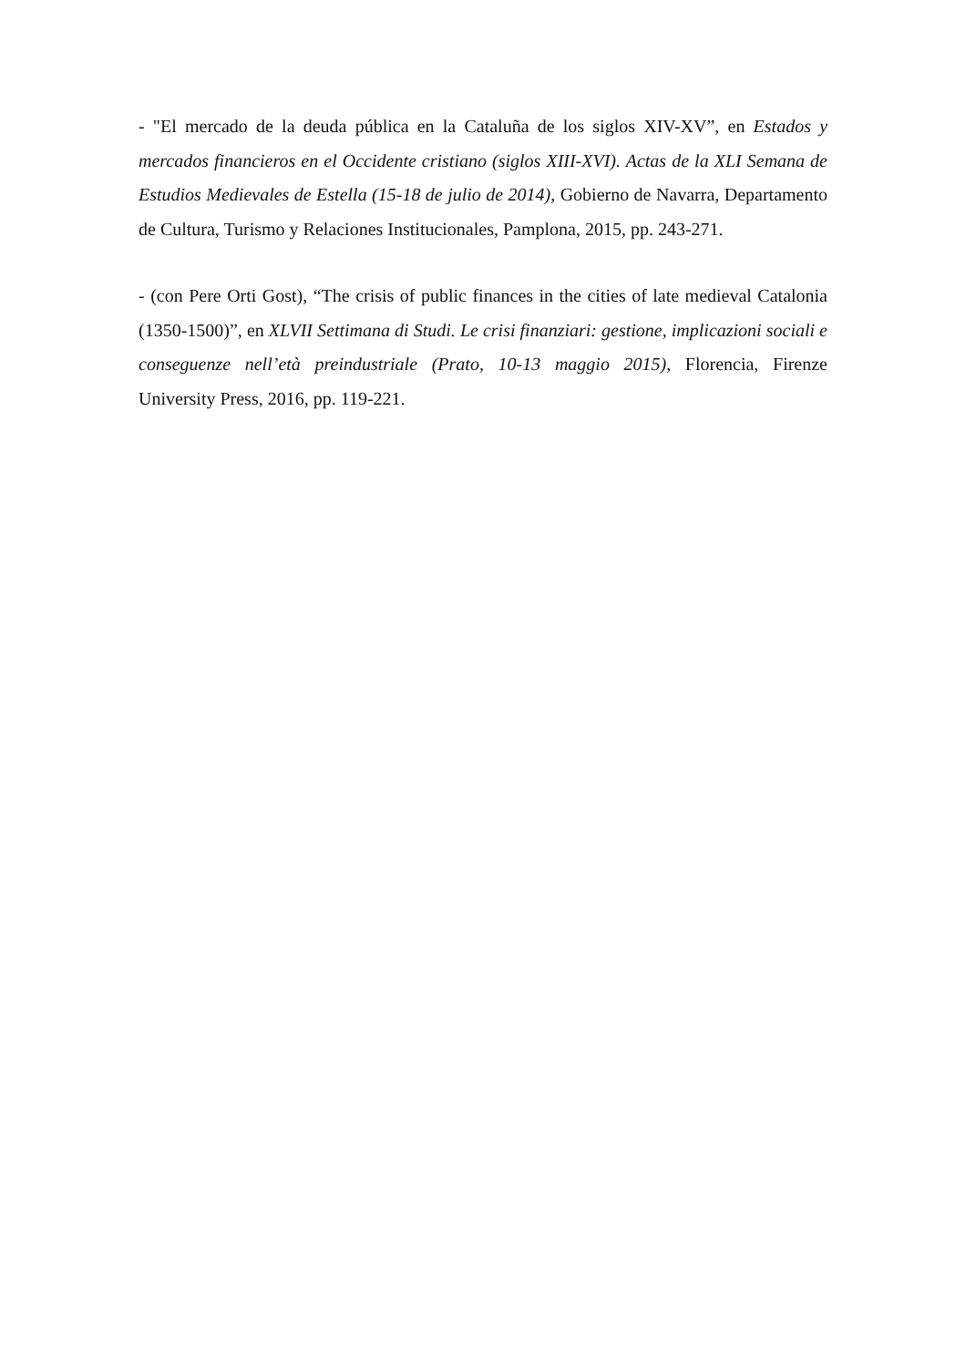- "El mercado de la deuda pública en la Cataluña de los siglos XIV-XV”, en Estados y mercados financieros en el Occidente cristiano (siglos XIII-XVI). Actas de la XLI Semana de Estudios Medievales de Estella (15-18 de julio de 2014), Gobierno de Navarra, Departamento de Cultura, Turismo y Relaciones Institucionales, Pamplona, 2015, pp. 243-271.
- (con Pere Orti Gost), “The crisis of public finances in the cities of late medieval Catalonia (1350-1500)”, en XLVII Settimana di Studi. Le crisi finanziari: gestione, implicazioni sociali e conseguenze nell’età preindustriale (Prato, 10-13 maggio 2015), Florencia, Firenze University Press, 2016, pp. 119-221.